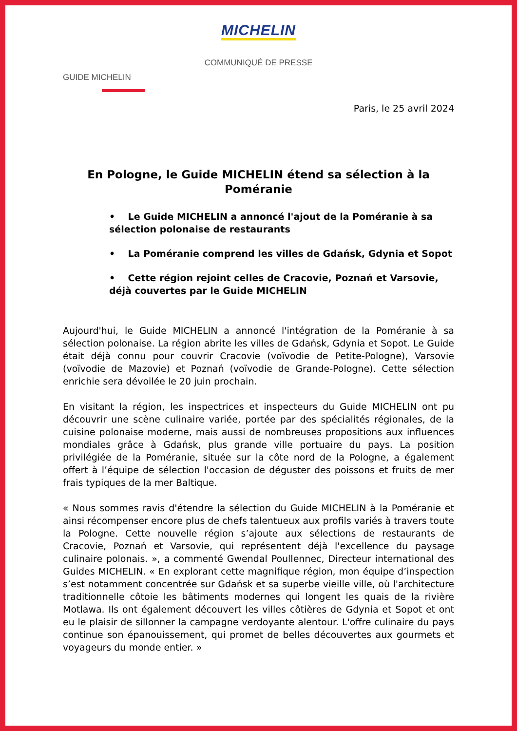MICHELIN
COMMUNIQUÉ DE PRESSE
GUIDE MICHELIN
Paris, le 25 avril 2024
En Pologne, le Guide MICHELIN étend sa sélection à la Poméranie
• Le Guide MICHELIN a annoncé l'ajout de la Poméranie à sa sélection polonaise de restaurants
• La Poméranie comprend les villes de Gdańsk, Gdynia et Sopot
• Cette région rejoint celles de Cracovie, Poznań et Varsovie, déjà couvertes par le Guide MICHELIN
Aujourd'hui, le Guide MICHELIN a annoncé l'intégration de la Poméranie à sa sélection polonaise. La région abrite les villes de Gdańsk, Gdynia et Sopot. Le Guide était déjà connu pour couvrir Cracovie (voïvodie de Petite-Pologne), Varsovie (voïvodie de Mazovie) et Poznań (voïvodie de Grande-Pologne). Cette sélection enrichie sera dévoilée le 20 juin prochain.
En visitant la région, les inspectrices et inspecteurs du Guide MICHELIN ont pu découvrir une scène culinaire variée, portée par des spécialités régionales, de la cuisine polonaise moderne, mais aussi de nombreuses propositions aux influences mondiales grâce à Gdańsk, plus grande ville portuaire du pays. La position privilégiée de la Poméranie, située sur la côte nord de la Pologne, a également offert à l’équipe de sélection l'occasion de déguster des poissons et fruits de mer frais typiques de la mer Baltique.
« Nous sommes ravis d'étendre la sélection du Guide MICHELIN à la Poméranie et ainsi récompenser encore plus de chefs talentueux aux profils variés à travers toute la Pologne. Cette nouvelle région s’ajoute aux sélections de restaurants de Cracovie, Poznań et Varsovie, qui représentent déjà l'excellence du paysage culinaire polonais. », a commenté Gwendal Poullennec, Directeur international des Guides MICHELIN. « En explorant cette magnifique région, mon équipe d’inspection s’est notamment concentrée sur Gdańsk et sa superbe vieille ville, où l'architecture traditionnelle côtoie les bâtiments modernes qui longent les quais de la rivière Motlawa. Ils ont également découvert les villes côtières de Gdynia et Sopot et ont eu le plaisir de sillonner la campagne verdoyante alentour. L'offre culinaire du pays continue son épanouissement, qui promet de belles découvertes aux gourmets et voyageurs du monde entier. »